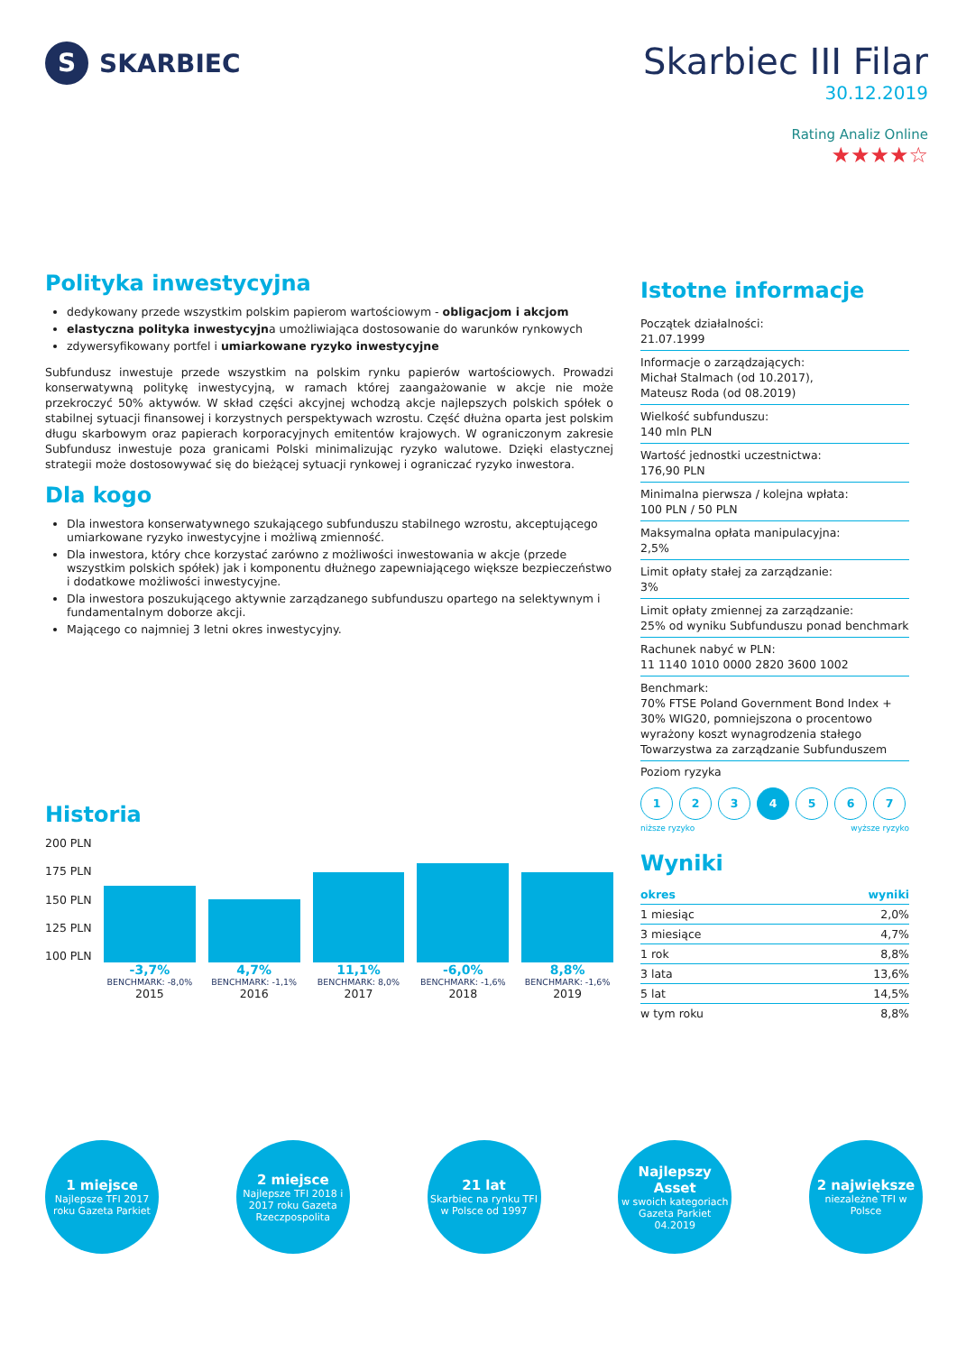S SKARBIEC
Skarbiec III Filar
30.12.2019
Rating Analiz Online
★★★★☆
Polityka inwestycyjna
dedykowany przede wszystkim polskim papierom wartościowym - obligacjom i akcjom
elastyczna polityka inwestycyjna umożliwiająca dostosowanie do warunków rynkowych
zdywersyfikowany portfel i umiarkowane ryzyko inwestycyjne
Subfundusz inwestuje przede wszystkim na polskim rynku papierów wartościowych. Prowadzi konserwatywną politykę inwestycyjną, w ramach której zaangażowanie w akcje nie może przekroczyć 50% aktywów. W skład części akcyjnej wchodzą akcje najlepszych polskich spółek o stabilnej sytuacji finansowej i korzystnych perspektywach wzrostu. Część dłużna oparta jest polskim długu skarbowym oraz papierach korporacyjnych emitentów krajowych. W ograniczonym zakresie Subfundusz inwestuje poza granicami Polski minimalizując ryzyko walutowe. Dzięki elastycznej strategii może dostosowywać się do bieżącej sytuacji rynkowej i ograniczać ryzyko inwestora.
Dla kogo
Dla inwestora konserwatywnego szukającego subfunduszu stabilnego wzrostu, akceptującego umiarkowane ryzyko inwestycyjne i możliwą zmienność.
Dla inwestora, który chce korzystać zarówno z możliwości inwestowania w akcje (przede wszystkim polskich spółek) jak i komponentu dłużnego zapewniającego większe bezpieczeństwo i dodatkowe możliwości inwestycyjne.
Dla inwestora poszukującego aktywnie zarządzanego subfunduszu opartego na selektywnym i fundamentalnym doborze akcji.
Mającego co najmniej 3 letni okres inwestycyjny.
Historia
200 PLN
175 PLN
150 PLN
125 PLN
100 PLN
-3,7%
BENCHMARK: -8,0%
2015
4,7%
BENCHMARK: -1,1%
2016
11,1%
BENCHMARK: 8,0%
2017
-6,0%
BENCHMARK: -1,6%
2018
8,8%
BENCHMARK: -1,6%
2019
Istotne informacje
Początek działalności:
21.07.1999
Informacje o zarządzających:
Michał Stalmach (od 10.2017),
Mateusz Roda (od 08.2019)
Wielkość subfunduszu:
140 mln PLN
Wartość jednostki uczestnictwa:
176,90 PLN
Minimalna pierwsza / kolejna wpłata:
100 PLN / 50 PLN
Maksymalna opłata manipulacyjna:
2,5%
Limit opłaty stałej za zarządzanie:
3%
Limit opłaty zmiennej za zarządzanie:
25% od wyniku Subfunduszu ponad benchmark
Rachunek nabyć w PLN:
11 1140 1010 0000 2820 3600 1002
Benchmark:
70% FTSE Poland Government Bond Index + 30% WIG20, pomniejszona o procentowo wyrażony koszt wynagrodzenia stałego Towarzystwa za zarządzanie Subfunduszem
Poziom ryzyka
1 2 3 4 5 6 7
niższe ryzyko wyższe ryzyko
Wyniki
| okres | wyniki |
| --- | --- |
| 1 miesiąc | 2,0% |
| 3 miesiące | 4,7% |
| 1 rok | 8,8% |
| 3 lata | 13,6% |
| 5 lat | 14,5% |
| w tym roku | 8,8% |
1 miejsce
Najlepsze TFI 2017 roku Gazeta Parkiet
2 miejsce
Najlepsze TFI 2018 i 2017 roku Gazeta Rzeczpospolita
21 lat
Skarbiec na rynku TFI w Polsce od 1997
Najlepszy Asset
w swoich kategoriach Gazeta Parkiet 04.2019
2 największe
niezależne TFI w Polsce